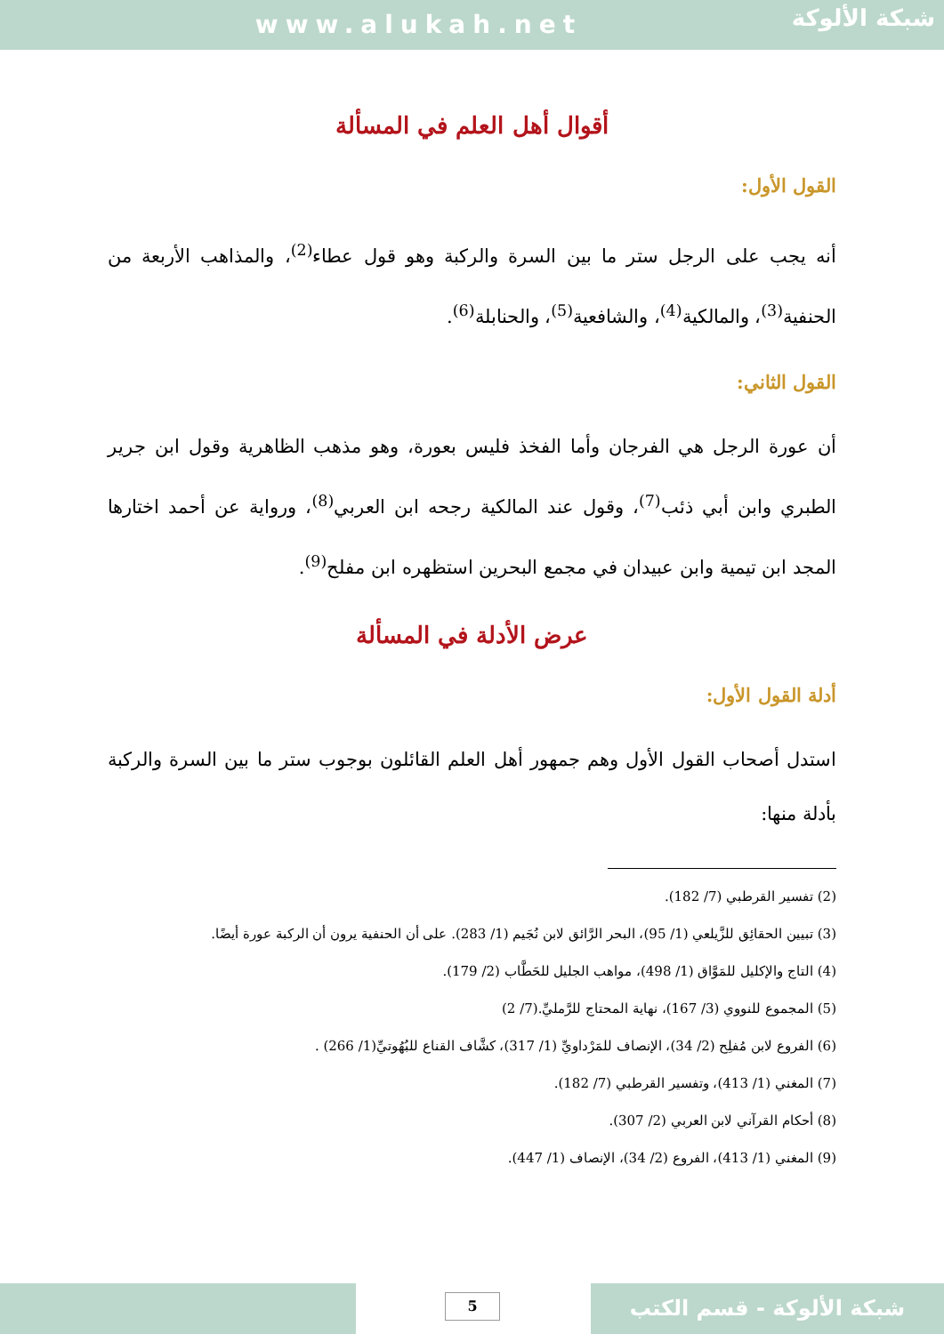www.alukah.net
شبكة الألوكة
أقوال أهل العلم في المسألة
القول الأول:
أنه يجب على الرجل ستر ما بين السرة والركبة وهو قول عطاء<sup>(2)</sup>، والمذاهب الأربعة من الحنفية<sup>(3)</sup>، والمالكية<sup>(4)</sup>، والشافعية<sup>(5)</sup>، والحنابلة<sup>(6)</sup>.
القول الثاني:
أن عورة الرجل هي الفرجان وأما الفخذ فليس بعورة، وهو مذهب الظاهرية وقول ابن جرير الطبري وابن أبي ذئب<sup>(7)</sup>، وقول عند المالكية رجحه ابن العربي<sup>(8)</sup>، ورواية عن أحمد اختارها المجد ابن تيمية وابن عبيدان في مجمع البحرين استظهره ابن مفلح<sup>(9)</sup>.
عرض الأدلة في المسألة
أدلة القول الأول:
استدل أصحاب القول الأول وهم جمهور أهل العلم القائلون بوجوب ستر ما بين السرة والركبة بأدلة منها:
(2) تفسير القرطبي (7/ 182).
(3) تبيين الحقائِق للزَّيلعي (1/ 95)، البحر الرَّائق لابن نُجَيم (1/ 283). على أن الحنفية يرون أن الركبة عورة أيضًا.
(4) التاج والإكليل للمَوَّاق (1/ 498)، مواهب الجليل للحَطَّاب (2/ 179).
(5) المجموع للنووي (3/ 167)، نهاية المحتاج للرَّمليِّ.(7/ 2)
(6) الفروع لابن مُفلِح (2/ 34)، الإنصاف للمَرْداويِّ (1/ 317)، كشَّاف القناع للبُهُوتيِّ(1/ 266) .
(7) المغني (1/ 413)، وتفسير القرطبي (7/ 182).
(8) أحكام القرآني لابن العربي (2/ 307).
(9) المغني (1/ 413)، الفروع (2/ 34)، الإنصاف (1/ 447).
5 شبكة الألوكة - قسم الكتب